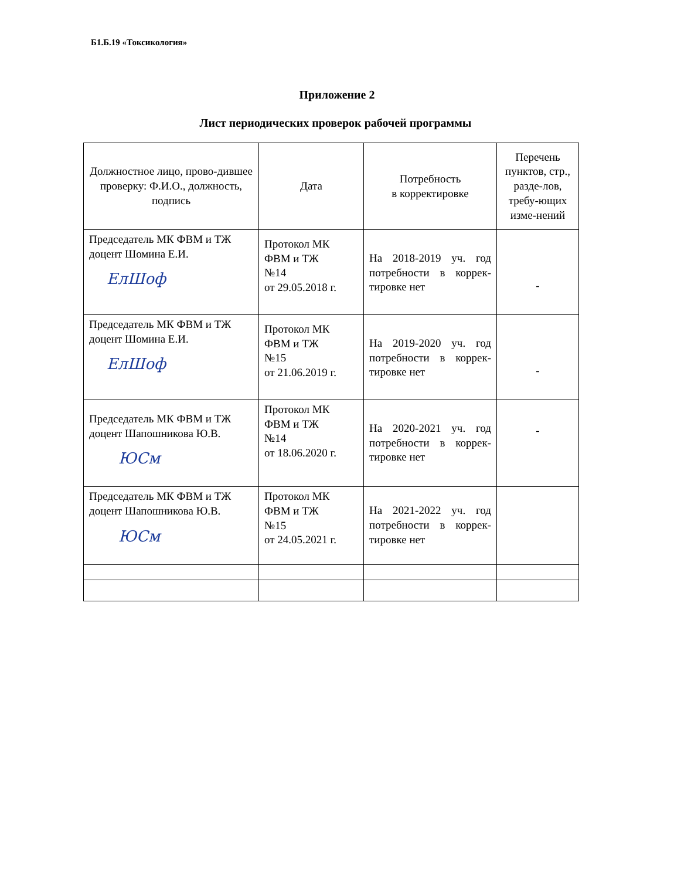Б1.Б.19 «Токсикология»
Приложение 2
Лист периодических проверок рабочей программы
| Должностное лицо, прово-дившее проверку: Ф.И.О., должность, подпись | Дата | Потребность в корректировке | Перечень пунктов, стр., разде-лов, требу-ющих изме-нений |
| --- | --- | --- | --- |
| Председатель МК ФВМ и ТЖ доцент Шомина Е.И. ЕлШоф | Протокол МК ФВМ и ТЖ №14 от 29.05.2018 г. | На 2018-2019 уч. год потребности в коррек-тировке нет | - |
| Председатель МК ФВМ и ТЖ доцент Шомина Е.И. ЕлШоф | Протокол МК ФВМ и ТЖ №15 от 21.06.2019 г. | На 2019-2020 уч. год потребности в коррек-тировке нет | - |
| Председатель МК ФВМ и ТЖ доцент Шапошникова Ю.В. ЮСм | Протокол МК ФВМ и ТЖ №14 от 18.06.2020 г. | На 2020-2021 уч. год потребности в коррек-тировке нет | - |
| Председатель МК ФВМ и ТЖ доцент Шапошникова Ю.В. ЮСм | Протокол МК ФВМ и ТЖ №15 от 24.05.2021 г. | На 2021-2022 уч. год потребности в коррек-тировке нет | |